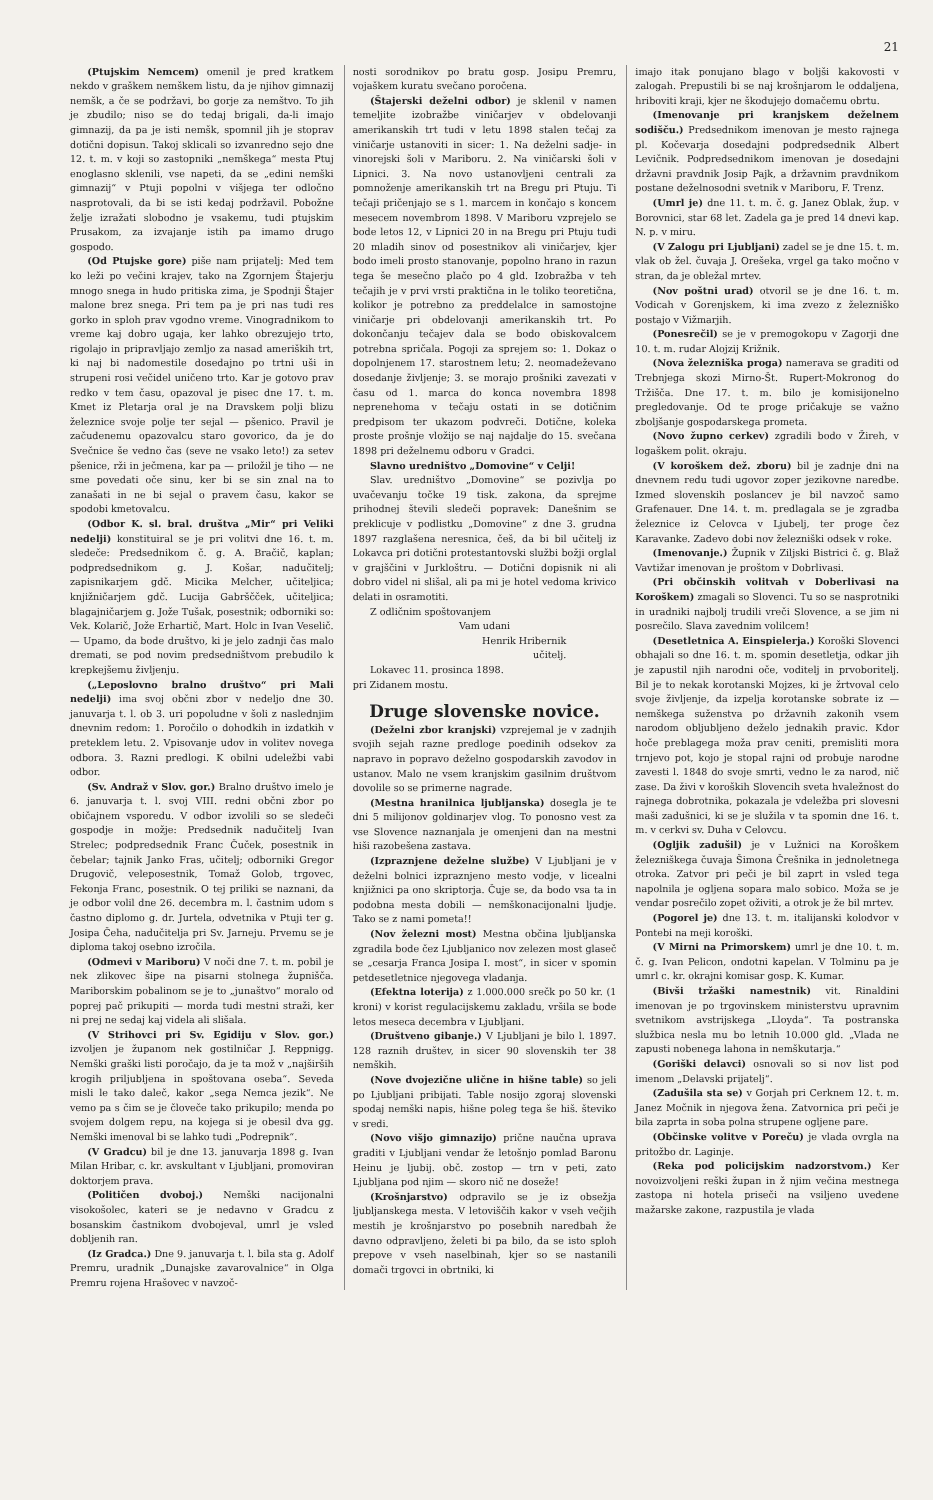21
(Ptujskim Nemcem) omenil je pred kratkem nekdo v graškem nemškem listu, da je njihov gimnazij nemšk, a če se podržavi, bo gorje za nemštvo. To jih je zbudilo; niso se do tedaj brigali, da-li imajo gimnazij, da pa je isti nemšk, spomnil jih je stoprav dotični dopisun. Takoj sklicali so izvanredno sejo dne 12. t. m. v koji so zastopniki „nemškega“ mesta Ptuj enoglasno sklenili, vse napeti, da se „edini nemški gimnazij“ v Ptuji popolni v višjega ter odločno nasprotovali, da bi se isti kedaj podržavil. Pobožne želje izražati slobodno je vsakemu, tudi ptujskim Prusakom, za izvajanje istih pa imamo drugo gospodo.
(Od Ptujske gore) piše nam prijatelj: Med tem ko leži po večini krajev, tako na Zgornjem Štajerju mnogo snega in hudo pritiska zima, je Spodnji Štajer malone brez snega. Pri tem pa je pri nas tudi res gorko in sploh prav vgodno vreme. Vinogradnikom to vreme kaj dobro ugaja, ker lahko obrezujejo trto, rigolajo in pripravljajo zemljo za nasad ameriških trt, ki naj bi nadomestile dosedajno po trtni uši in strupeni rosi večidel uničeno trto. Kar je gotovo prav redko v tem času, opazoval je pisec dne 17. t. m. Kmet iz Pletarja oral je na Dravskem polji blizu železnice svoje polje ter sejal — pšenico. Pravil je začudenemu opazovalcu staro govorico, da je do Svečnice še vedno čas (seve ne vsako leto!) za setev pšenice, rži in ječmena, kar pa — priložil je tiho — ne sme povedati oče sinu, ker bi se sin znal na to zanašati in ne bi sejal o pravem času, kakor se spodobi kmetovalcu.
(Odbor K. sl. bral. društva „Mir“ pri Veliki nedelji) konstituiral se je pri volitvi dne 16. t. m. sledeče: Predsednikom č. g. A. Bračič, kaplan; podpredsednikom g. J. Košar, nadučitelj; zapisnikarjem gdč. Micika Melcher, učiteljica; knjižničarjem gdč. Lucija Gabrščček, učiteljica; blagajničarjem g. Jože Tušak, posestnik; odborniki so: Vek. Kolarič, Jože Erhartič, Mart. Holc in Ivan Veselič. — Upamo, da bode društvo, ki je jelo zadnji čas malo dremati, se pod novim predsedništvom prebudilo k krepkejšemu življenju.
(„Leposlovno bralno društvo“ pri Mali nedelji) ima svoj občni zbor v nedeljo dne 30. januvarja t. l. ob 3. uri popoludne v šoli z naslednjim dnevnim redom: 1. Poročilo o dohodkih in izdatkih v preteklem letu. 2. Vpisovanje udov in volitev novega odbora. 3. Razni predlogi. K obilni udeležbi vabi odbor.
(Sv. Andraž v Slov. gor.) Bralno društvo imelo je 6. januvarja t. l. svoj VIII. redni občni zbor po običajnem vsporedu. V odbor izvolili so se sledeči gospodje in možje: Predsednik nadučitelj Ivan Strelec; podpredsednik Franc Čuček, posestnik in čebelar; tajnik Janko Fras, učitelj; odborniki Gregor Drugovič, veleposestnik, Tomaž Golob, trgovec, Fekonja Franc, posestnik. O tej priliki se naznani, da je odbor volil dne 26. decembra m. l. častnim udom s častno diplomo g. dr. Jurtela, odvetnika v Ptuji ter g. Josipa Čeha, nadučitelja pri Sv. Jarneju. Prvemu se je diploma takoj osebno izročila.
(Odmevi v Mariboru) V noči dne 7. t. m. pobil je nek zlikovec šipe na pisarni stolnega župnišča. Mariborskim pobalinom se je to „junaštvo“ moralo od poprej pač prikupiti — morda tudi mestni straži, ker ni prej ne sedaj kaj videla ali slišala.
(V Strihovci pri Sv. Egidiju v Slov. gor.) izvoljen je županom nek gostilničar J. Reppnigg. Nemški graški listi poročajo, da je ta mož v „najširših krogih priljubljena in spoštovana oseba“. Seveda misli le tako daleč, kakor „sega Nemca jezik“. Ne vemo pa s čim se je človeče tako prikupilo; menda po svojem dolgem repu, na kojega si je obesil dva gg. Nemški imenoval bi se lahko tudi „Podrepnik“.
(V Gradcu) bil je dne 13. januvarja 1898 g. Ivan Milan Hribar, c. kr. avskultant v Ljubljani, promoviran doktorjem prava.
(Političen dvoboj.) Nemški nacijonalni visokošolec, kateri se je nedavno v Gradcu z bosanskim častnikom dvobojeval, umrl je vsled dobljenih ran.
(Iz Gradca.) Dne 9. januvarja t. l. bila sta g. Adolf Premru, uradnik „Dunajske zavarovalnice“ in Olga Premru rojena Hrašovec v navzoč-
nosti sorodnikov po bratu gosp. Josipu Premru, vojaškem kuratu svečano poročena.
(Štajerski deželni odbor) je sklenil v namen temeljite izobražbe viničarjev v obdelovanji amerikanskih trt tudi v letu 1898 stalen tečaj za viničarje ustanoviti in sicer: 1. Na deželni sadje- in vinorejski šoli v Mariboru. 2. Na viničarski šoli v Lipnici. 3. Na novo ustanovljeni centrali za pomnoženje amerikanskih trt na Bregu pri Ptuju. Ti tečaji pričenjajo se s 1. marcem in končajo s koncem mesecem novembrom 1898. V Mariboru vzprejelo se bode letos 12, v Lipnici 20 in na Bregu pri Ptuju tudi 20 mladih sinov od posestnikov ali viničarjev, kjer bodo imeli prosto stanovanje, popolno hrano in razun tega še mesečno plačo po 4 gld. Izobražba v teh tečajih je v prvi vrsti praktična in le toliko teoretična, kolikor je potrebno za preddelalce in samostojne viničarje pri obdelovanji amerikanskih trt. Po dokončanju tečajev dala se bodo obiskovalcem potrebna spričala. Pogoji za sprejem so: 1. Dokaz o dopolnjenem 17. starostnem letu; 2. neomadeževano dosedanje življenje; 3. se morajo prošniki zavezati v času od 1. marca do konca novembra 1898 neprenehoma v tečaju ostati in se dotičnim predpisom ter ukazom podvreči. Dotične, koleka proste prošnje vložijo se naj najdalje do 15. svečana 1898 pri deželnemu odboru v Gradci.
Slavno uredništvo „Domovine“ v Celji!
Slav. uredništvo „Domovine“ se pozivlja po uvačevanju točke 19 tisk. zakona, da sprejme prihodnej števili sledeči popravek: Danešnim se preklicuje v podlistku „Domovine“ z dne 3. grudna 1897 razglašena neresnica, češ, da bi bil učitelj iz Lokavca pri dotični protestantovski službi božji orglal v grajščini v Jurkloštru. — Dotični dopisnik ni ali dobro videl ni slišal, ali pa mi je hotel vedoma krivico delati in osramotiti.
Z odličnim spoštovanjem
Vam udani
Henrik Hribernik
učitelj.
Lokavec 11. prosinca 1898.
pri Zidanem mostu.
Druge slovenske novice.
(Deželni zbor kranjski) vzprejemal je v zadnjih svojih sejah razne predloge poedinih odsekov za napravo in popravo deželno gospodarskih zavodov in ustanov. Malo ne vsem kranjskim gasilnim društvom dovolile so se primerne nagrade.
(Mestna hranilnica ljubljanska) dosegla je te dni 5 milijonov goldinarjev vlog. To ponosno vest za vse Slovence naznanjala je omenjeni dan na mestni hiši razobešena zastava.
(Izpraznjene deželne službe) V Ljubljani je v deželni bolnici izpraznjeno mesto vodje, v licealni knjižnici pa ono skriptorja. Čuje se, da bodo vsa ta in podobna mesta dobili — nemškonacijonalni ljudje. Tako se z nami pometa!!
(Nov železni most) Mestna občina ljubljanska zgradila bode čez Ljubljanico nov zelezen most glaseč se „cesarja Franca Josipa I. most“, in sicer v spomin petdesetletnice njegovega vladanja.
(Efektna loterija) z 1.000.000 srečk po 50 kr. (1 kroni) v korist regulacijskemu zakladu, vršila se bode letos meseca decembra v Ljubljani.
(Društveno gibanje.) V Ljubljani je bilo l. 1897. 128 raznih društev, in sicer 90 slovenskih ter 38 nemških.
(Nove dvojezične ulične in hišne table) so jeli po Ljubljani pribijati. Table nosijo zgoraj slovenski spodaj nemški napis, hišne poleg tega še hiš. števiko v sredi.
(Novo višjo gimnazijo) prične naučna uprava graditi v Ljubljani vendar že letošnjo pomlad Baronu Heinu je ljubij. obč. zostop — trn v peti, zato Ljubljana pod njim — skoro nič ne doseže!
(Krošnjarstvo) odpravilo se je iz obsežja ljubljanskega mesta. V letoviščih kakor v vseh večjih mestih je krošnjarstvo po posebnih naredbah že davno odpravljeno, želeti bi pa bilo, da se isto sploh prepove v vseh naselbinah, kjer so se nastanili domači trgovci in obrtniki, ki
imajo itak ponujano blago v boljši kakovosti v zalogah. Prepustili bi se naj krošnjarom le oddaljena, hriboviti kraji, kjer ne škodujejo domačemu obrtu.
(Imenovanje pri kranjskem deželnem sodišču.) Predsednikom imenovan je mesto rajnega pl. Kočevarja dosedajni podpredsednik Albert Levičnik. Podpredsednikom imenovan je dosedajni državni pravdnik Josip Pajk, a državnim pravdnikom postane deželnosodni svetnik v Mariboru, F. Trenz.
(Umrl je) dne 11. t. m. č. g. Janez Oblak, žup. v Borovnici, star 68 let. Zadela ga je pred 14 dnevi kap. N. p. v miru.
(V Zalogu pri Ljubljani) zadel se je dne 15. t. m. vlak ob žel. čuvaja J. Orešeka, vrgel ga tako močno v stran, da je obležal mrtev.
(Nov poštni urad) otvoril se je dne 16. t. m. Vodicah v Gorenjskem, ki ima zvezo z železniško postajo v Vižmarjih.
(Ponesrečil) se je v premogokopu v Zagorji dne 10. t. m. rudar Alojzij Križnik.
(Nova železniška proga) namerava se graditi od Trebnjega skozi Mirno-Št. Rupert-Mokronog do Tržišča. Dne 17. t. m. bilo je komisijonelno pregledovanje. Od te proge pričakuje se važno zboljšanje gospodarskega prometa.
(Novo župno cerkev) zgradili bodo v Žireh, v logaškem polit. okraju.
(V koroškem dež. zboru) bil je zadnje dni na dnevnem redu tudi ugovor zoper jezikovne naredbe. Izmed slovenskih poslancev je bil navzoč samo Grafenauer. Dne 14. t. m. predlagala se je zgradba železnice iz Celovca v Ljubelj, ter proge čez Karavanke. Zadevo dobi nov železniški odsek v roke.
(Imenovanje.) Župnik v Ziljski Bistrici č. g. Blaž Vavtižar imenovan je proštom v Dobrlivasi.
(Pri občinskih volitvah v Doberlivasi na Koroškem) zmagali so Slovenci. Tu so se nasprotniki in uradniki najbolj trudili vreči Slovence, a se jim ni posrečilo. Slava zavednim volilcem!
(Desetletnica A. Einspielerja.) Koroški Slovenci obhajali so dne 16. t. m. spomin desetletja, odkar jih je zapustil njih narodni oče, voditelj in prvoboritelj. Bil je to nekak korotanski Mojzes, ki je žrtvoval celo svoje življenje, da izpelja korotanske sobrate iz — nemškega suženstva po državnih zakonih vsem narodom obljubljeno deželo jednakih pravic. Kdor hoče preblagega moža prav ceniti, premisliti mora trnjevo pot, kojo je stopal rajni od probuje narodne zavesti l. 1848 do svoje smrti, vedno le za narod, nič zase. Da živi v koroških Slovencih sveta hvaležnost do rajnega dobrotnika, pokazala je vdeležba pri slovesni maši zadušnici, ki se je služila v ta spomin dne 16. t. m. v cerkvi sv. Duha v Celovcu.
(Ogljik zadušil) je v Lužnici na Koroškem železniškega čuvaja Šimona Črešnika in jednoletnega otroka. Zatvor pri peči je bil zaprt in vsled tega napolnila je ogljena sopara malo sobico. Moža se je vendar posrečilo zopet oživiti, a otrok je že bil mrtev.
(Pogorel je) dne 13. t. m. italijanski kolodvor v Pontebi na meji koroški.
(V Mirni na Primorskem) umrl je dne 10. t. m. č. g. Ivan Pelicon, ondotni kapelan. V Tolminu pa je umrl c. kr. okrajni komisar gosp. K. Kumar.
(Bivši tržaški namestnik) vit. Rinaldini imenovan je po trgovinskem ministerstvu upravnim svetnikom avstrijskega „Lloyda“. Ta postranska službica nesla mu bo letnih 10.000 gld. „Vlada ne zapusti nobenega lahona in nemškutarja.“
(Goriški delavci) osnovali so si nov list pod imenom „Delavski prijatelj“.
(Zadušila sta se) v Gorjah pri Cerknem 12. t. m. Janez Močnik in njegova žena. Zatvornica pri peči je bila zaprta in soba polna strupene ogljene pare.
(Občinske volitve v Poreču) je vlada ovrgla na pritožbo dr. Laginje.
(Reka pod policijskim nadzorstvom.) Ker novoizvoljeni reški župan in ž njim večina mestnega zastopa ni hotela priseči na vsiljeno uvedene mažarske zakone, razpustila je vlada